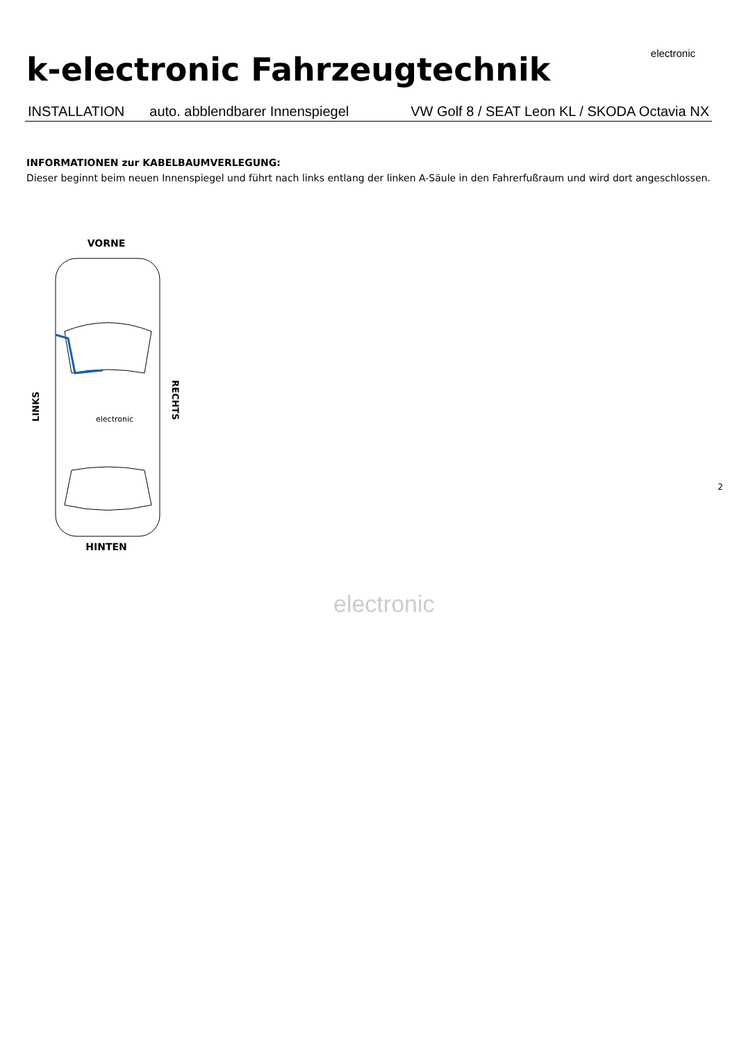k-electronic Fahrzeugtechnik
electronic
INSTALLATION auto. abblendbarer Innenspiegel VW Golf 8 / SEAT Leon KL / SKODA Octavia NX
INFORMATIONEN zur KABELBAUMVERLEGUNG:
Dieser beginnt beim neuen Innenspiegel und führt nach links entlang der linken A-Säule in den Fahrerfußraum und wird dort angeschlossen.
VORNE
electronic
HINTEN
LINKS
RECHTS
2
electronic